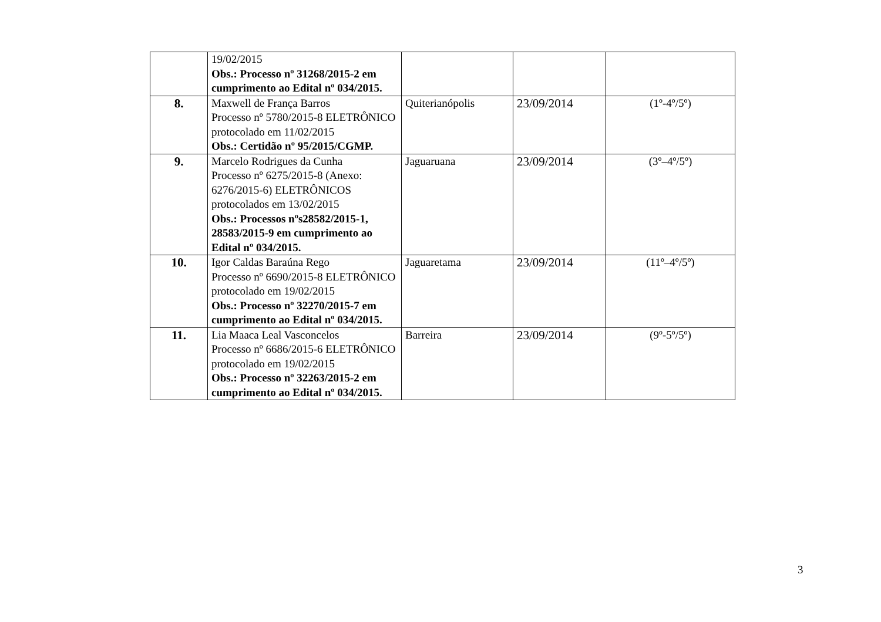| | 19/02/2015 Obs.: Processo nº 31268/2015-2 em cumprimento ao Edital nº 034/2015. | | | |
| 8. | Maxwell de França Barros Processo nº 5780/2015-8 ELETRÔNICO protocolado em 11/02/2015 Obs.: Certidão nº 95/2015/CGMP. | Quiterianópolis | 23/09/2014 | (1º-4º/5º) |
| 9. | Marcelo Rodrigues da Cunha Processo nº 6275/2015-8 (Anexo: 6276/2015-6) ELETRÔNICOS protocolados em 13/02/2015 Obs.: Processos nºs28582/2015-1, 28583/2015-9 em cumprimento ao Edital nº 034/2015. | Jaguaruana | 23/09/2014 | (3º–4º/5º) |
| 10. | Igor Caldas Baraúna Rego Processo nº 6690/2015-8 ELETRÔNICO protocolado em 19/02/2015 Obs.: Processo nº 32270/2015-7 em cumprimento ao Edital nº 034/2015. | Jaguaretama | 23/09/2014 | (11º–4º/5º) |
| 11. | Lia Maaca Leal Vasconcelos Processo nº 6686/2015-6 ELETRÔNICO protocolado em 19/02/2015 Obs.: Processo nº 32263/2015-2 em cumprimento ao Edital nº 034/2015. | Barreira | 23/09/2014 | (9º-5º/5º) |
3